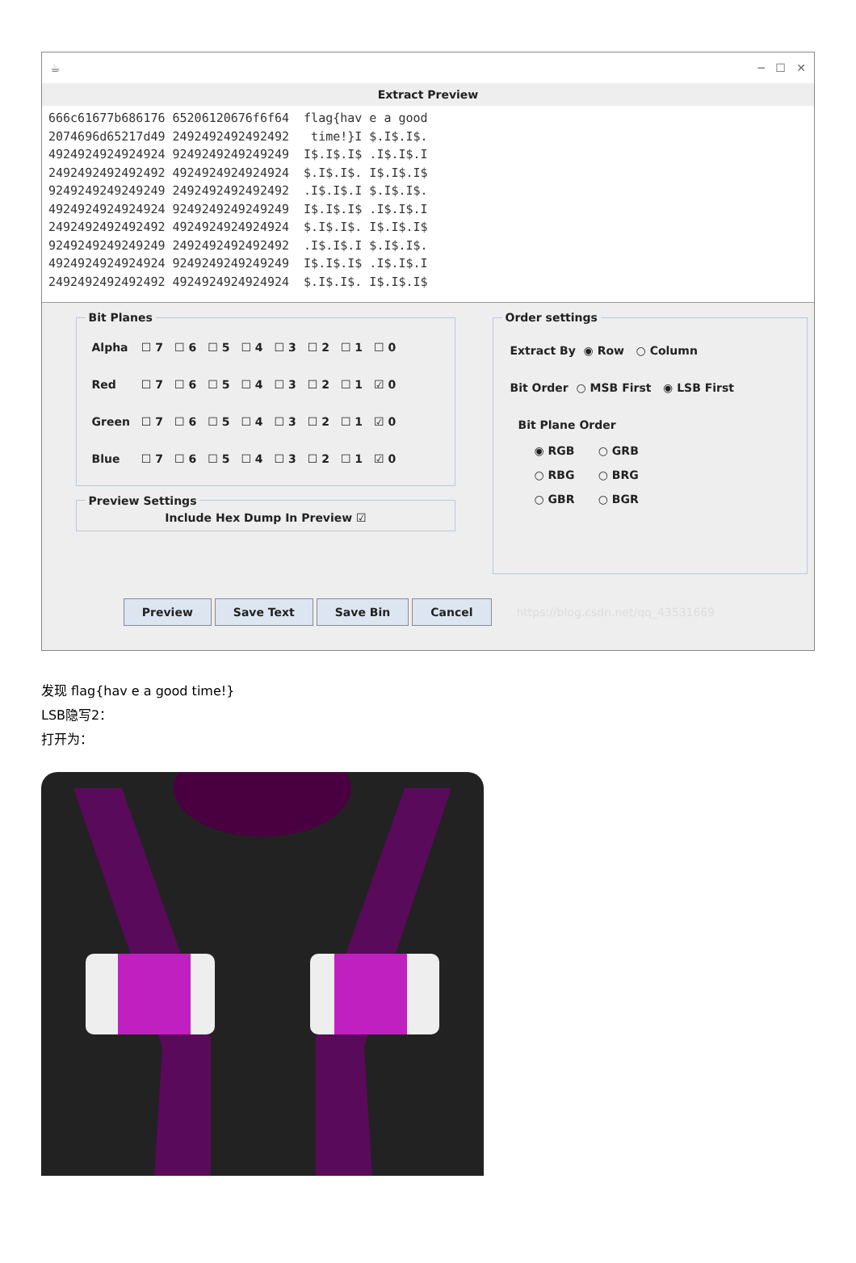☕ ─ ☐ ✕
Extract Preview
666c61677b686176 65206120676f6f64 flag{hav e a good 2074696d65217d49 2492492492492492 time!}I $.I$.I$. 4924924924924924 9249249249249249 I$.I$.I$ .I$.I$.I 2492492492492492 4924924924924924 $.I$.I$. I$.I$.I$ 9249249249249249 2492492492492492 .I$.I$.I $.I$.I$. 4924924924924924 9249249249249249 I$.I$.I$ .I$.I$.I 2492492492492492 4924924924924924 $.I$.I$. I$.I$.I$ 9249249249249249 2492492492492492 .I$.I$.I $.I$.I$. 4924924924924924 9249249249249249 I$.I$.I$ .I$.I$.I 2492492492492492 4924924924924924 $.I$.I$. I$.I$.I$
Bit Planes
| Alpha | ☐ 7 | ☐ 6 | ☐ 5 | ☐ 4 | ☐ 3 | ☐ 2 | ☐ 1 | ☐ 0 |
| Red | ☐ 7 | ☐ 6 | ☐ 5 | ☐ 4 | ☐ 3 | ☐ 2 | ☐ 1 | ☑ 0 |
| Green | ☐ 7 | ☐ 6 | ☐ 5 | ☐ 4 | ☐ 3 | ☐ 2 | ☐ 1 | ☑ 0 |
| Blue | ☐ 7 | ☐ 6 | ☐ 5 | ☐ 4 | ☐ 3 | ☐ 2 | ☐ 1 | ☑ 0 |
Preview Settings
Include Hex Dump In Preview ☑
Order settings
Extract By ◉ Row ○ Column
Bit Order ○ MSB First ◉ LSB First
Bit Plane Order
◉ RGB ○ GRB
○ RBG ○ BRG
○ GBR ○ BGR
Preview Save Text Save Bin Cancel https://blog.csdn.net/qq_43531669
发现 flag{hav e a good time!}
LSB隐写2：
打开为：